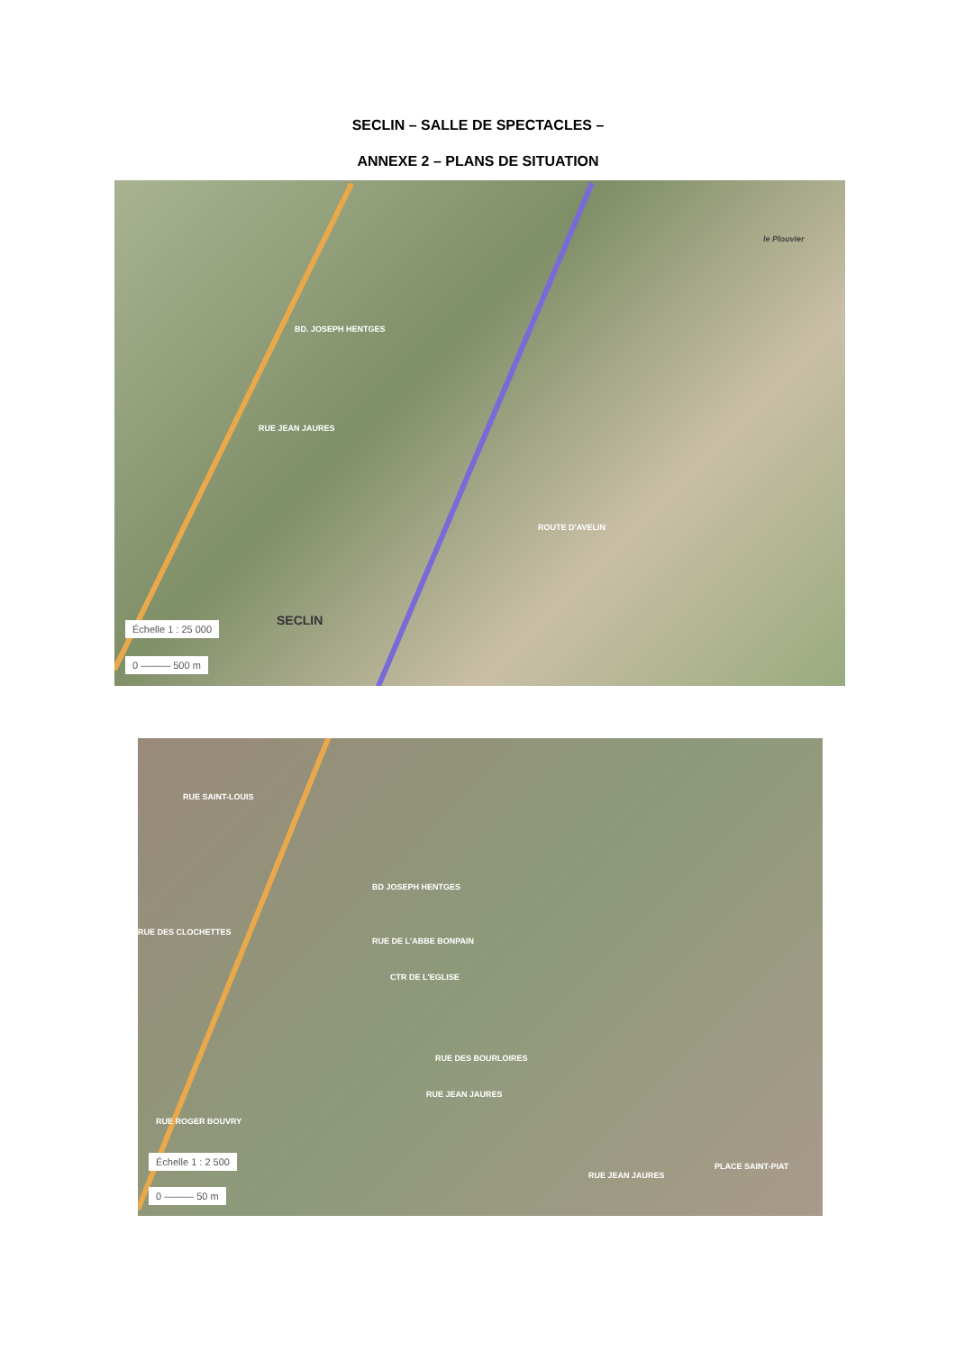SECLIN – SALLE DE SPECTACLES –
ANNEXE 2 – PLANS DE SITUATION
RUE JEAN JAURES
BD. JOSEPH HENTGES
SECLIN
ROUTE D'AVELIN
le Plouvier
Échelle 1 : 25 000
0 ——— 500 m
RUE SAINT-LOUIS
BD JOSEPH HENTGES
RUE DE L'ABBE BONPAIN
RUE DES CLOCHETTES
CTR DE L'EGLISE
RUE JEAN JAURES
RUE DES BOURLOIRES
RUE ROGER BOUVRY
RUE JEAN JAURES
PLACE SAINT-PIAT
Échelle 1 : 2 500
0 ——— 50 m